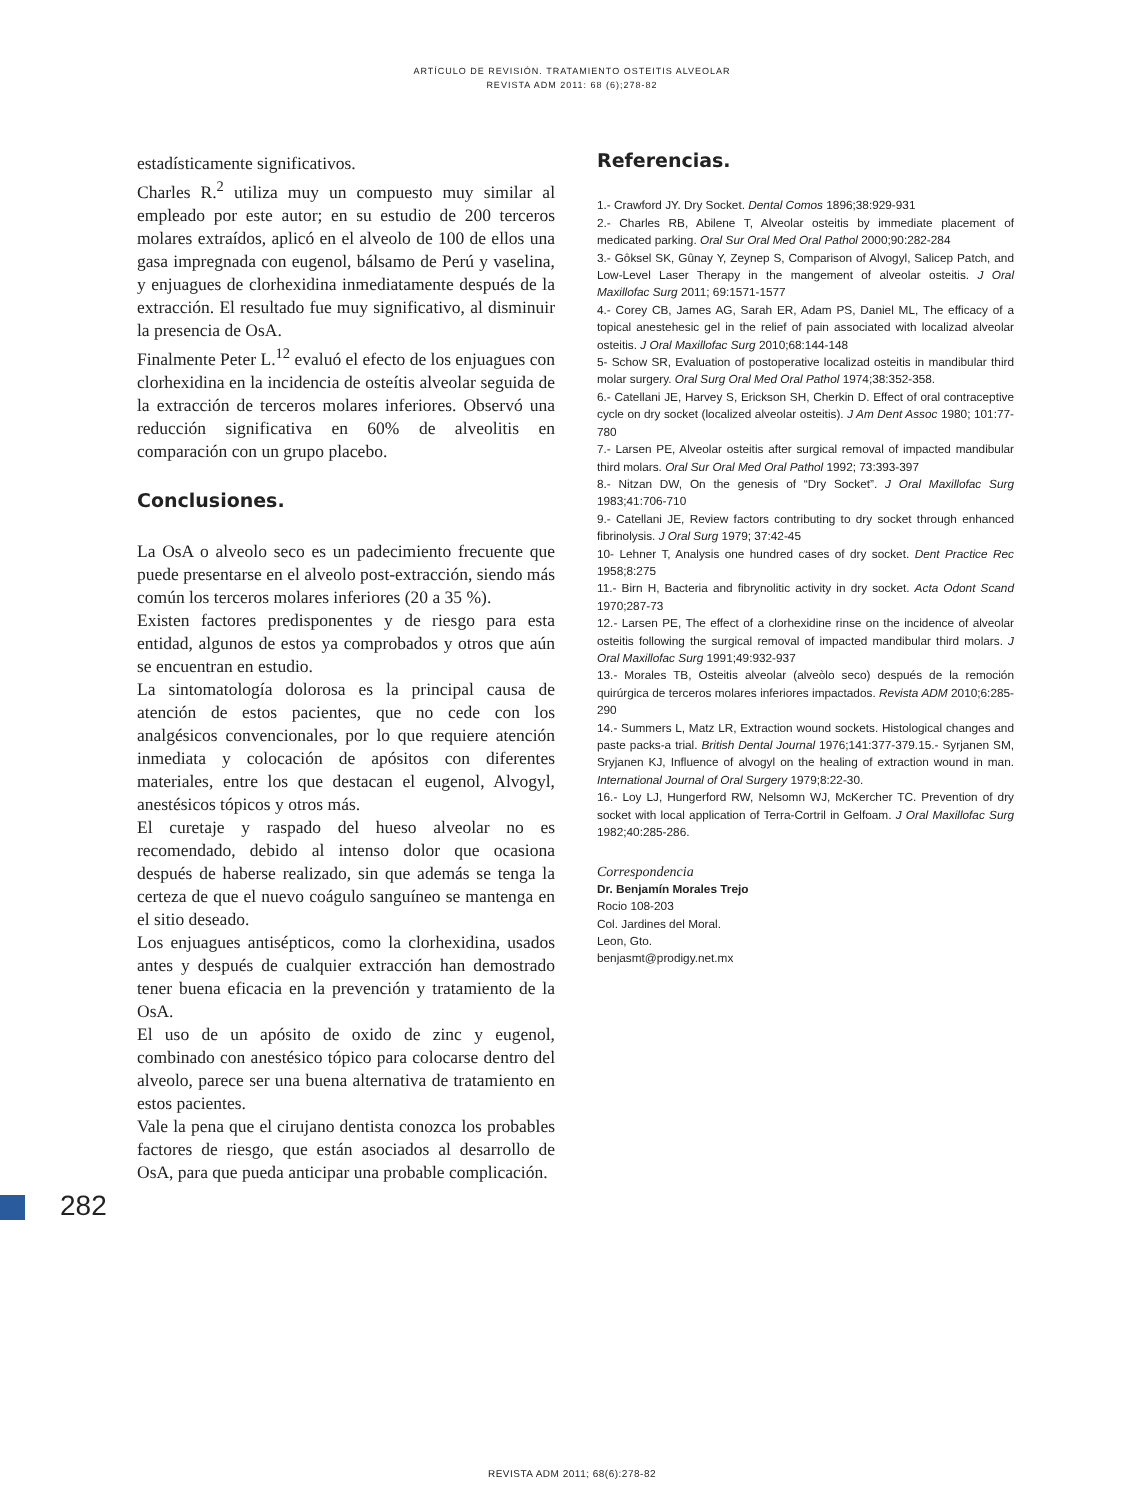ARTÍCULO DE REVISIÓN. TRATAMIENTO OSTEITIS ALVEOLAR
REVISTA ADM 2011: 68 (6);278-82
estadísticamente significativos.
Charles R.<sup>2</sup> utiliza muy un compuesto muy similar al empleado por este autor; en su estudio de 200 terceros molares extraídos, aplicó en el alveolo de 100 de ellos una gasa impregnada con eugenol, bálsamo de Perú y vaselina, y enjuagues de clorhexidina inmediatamente después de la extracción. El resultado fue muy significativo, al disminuir la presencia de OsA.
Finalmente Peter L.<sup>12</sup> evaluó el efecto de los enjuagues con clorhexidina en la incidencia de osteítis alveolar seguida de la extracción de terceros molares inferiores. Observó una reducción significativa en 60% de alveolitis en comparación con un grupo placebo.
Conclusiones.
La OsA o alveolo seco es un padecimiento frecuente que puede presentarse en el alveolo post-extracción, siendo más común los terceros molares inferiores (20 a 35 %).
Existen factores predisponentes y de riesgo para esta entidad, algunos de estos ya comprobados y otros que aún se encuentran en estudio.
La sintomatología dolorosa es la principal causa de atención de estos pacientes, que no cede con los analgésicos convencionales, por lo que requiere atención inmediata y colocación de apósitos con diferentes materiales, entre los que destacan el eugenol, Alvogyl, anestésicos tópicos y otros más.
El curetaje y raspado del hueso alveolar no es recomendado, debido al intenso dolor que ocasiona después de haberse realizado, sin que además se tenga la certeza de que el nuevo coágulo sanguíneo se mantenga en el sitio deseado.
Los enjuagues antisépticos, como la clorhexidina, usados antes y después de cualquier extracción han demostrado tener buena eficacia en la prevención y tratamiento de la OsA.
El uso de un apósito de oxido de zinc y eugenol, combinado con anestésico tópico para colocarse dentro del alveolo, parece ser una buena alternativa de tratamiento en estos pacientes.
Vale la pena que el cirujano dentista conozca los probables factores de riesgo, que están asociados al desarrollo de OsA, para que pueda anticipar una probable complicación.
Referencias.
1.- Crawford JY. Dry Socket. Dental Comos 1896;38:929-931
2.- Charles RB, Abilene T, Alveolar osteitis by immediate placement of medicated parking. Oral Sur Oral Med Oral Pathol 2000;90:282-284
3.- Gôksel SK, Gûnay Y, Zeynep S, Comparison of Alvogyl, Salicep Patch, and Low-Level Laser Therapy in the mangement of alveolar osteitis. J Oral Maxillofac Surg 2011; 69:1571-1577
4.- Corey CB, James AG, Sarah ER, Adam PS, Daniel ML, The efficacy of a topical anestehesic gel in the relief of pain associated with localizad alveolar osteitis. J Oral Maxillofac Surg 2010;68:144-148
5- Schow SR, Evaluation of postoperative localizad osteitis in mandibular third molar surgery. Oral Surg Oral Med Oral Pathol 1974;38:352-358.
6.- Catellani JE, Harvey S, Erickson SH, Cherkin D. Effect of oral contraceptive cycle on dry socket (localized alveolar osteitis). J Am Dent Assoc 1980; 101:77-780
7.- Larsen PE, Alveolar osteitis after surgical removal of impacted mandibular third molars. Oral Sur Oral Med Oral Pathol 1992; 73:393-397
8.- Nitzan DW, On the genesis of “Dry Socket”. J Oral Maxillofac Surg 1983;41:706-710
9.- Catellani JE, Review factors contributing to dry socket through enhanced fibrinolysis. J Oral Surg 1979; 37:42-45
10- Lehner T, Analysis one hundred cases of dry socket. Dent Practice Rec 1958;8:275
11.- Birn H, Bacteria and fibrynolitic activity in dry socket. Acta Odont Scand 1970;287-73
12.- Larsen PE, The effect of a clorhexidine rinse on the incidence of alveolar osteitis following the surgical removal of impacted mandibular third molars. J Oral Maxillofac Surg 1991;49:932-937
13.- Morales TB, Osteitis alveolar (alveòlo seco) después de la remoción quirúrgica de terceros molares inferiores impactados. Revista ADM 2010;6:285-290
14.- Summers L, Matz LR, Extraction wound sockets. Histological changes and paste packs-a trial. British Dental Journal 1976;141:377-379.15.- Syrjanen SM, Sryjanen KJ, Influence of alvogyl on the healing of extraction wound in man. International Journal of Oral Surgery 1979;8:22-30.
16.- Loy LJ, Hungerford RW, Nelsomn WJ, McKercher TC. Prevention of dry socket with local application of Terra-Cortril in Gelfoam. J Oral Maxillofac Surg 1982;40:285-286.
Correspondencia
Dr. Benjamín Morales Trejo
Rocio 108-203
Col. Jardines del Moral.
Leon, Gto.
benjasmt@prodigy.net.mx
282
REVISTA ADM 2011; 68(6):278-82